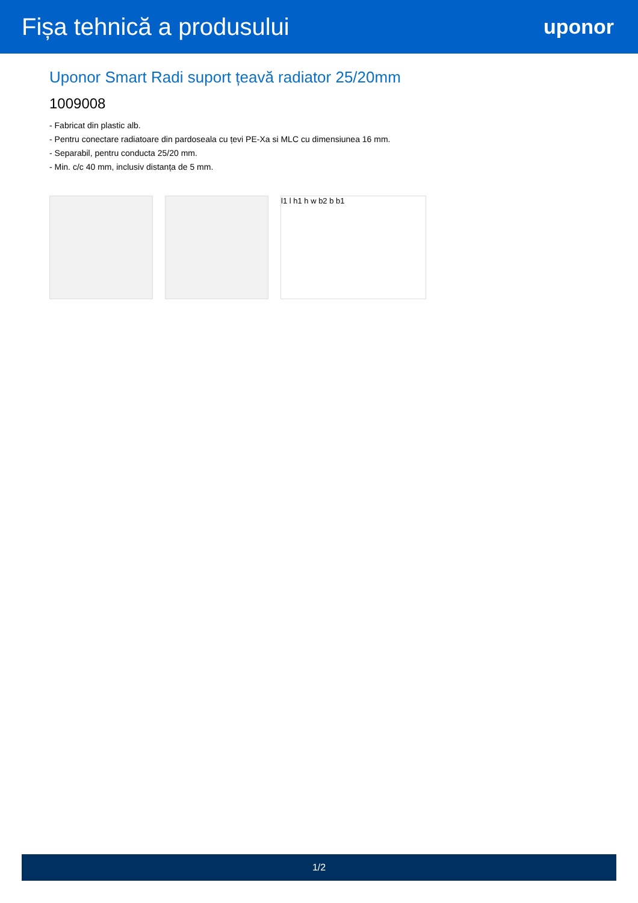Fișa tehnică a produsului
uponor
Uponor Smart Radi suport țeavă radiator 25/20mm
1009008
- Fabricat din plastic alb.
- Pentru conectare radiatoare din pardoseala cu țevi PE-Xa si MLC cu dimensiunea 16 mm.
- Separabil, pentru conducta 25/20 mm.
- Min. c/c 40 mm, inclusiv distanța de 5 mm.
l1 l h1 h w b2 b b1
1/2